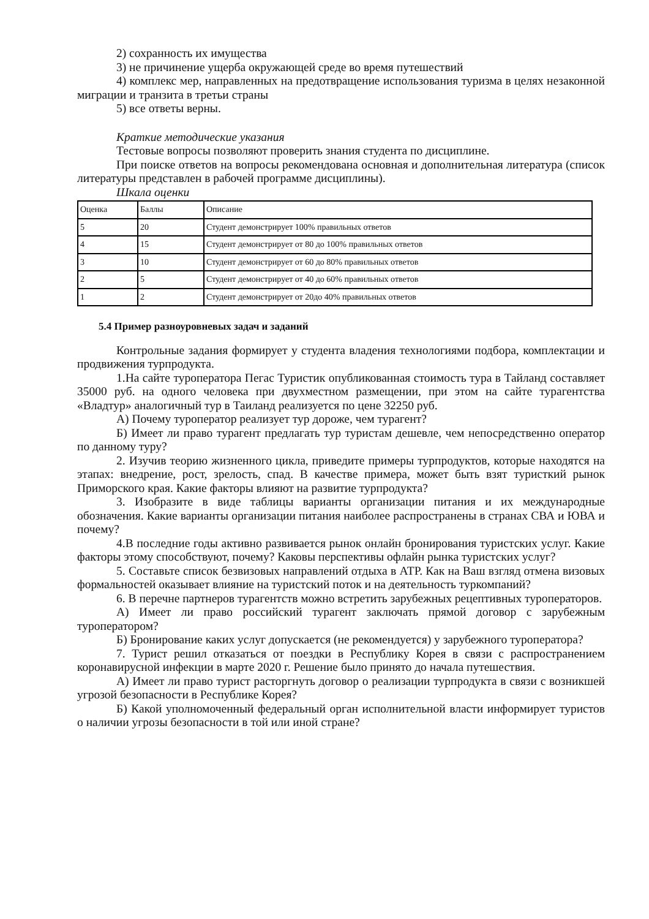2) сохранность их имущества
3) не причинение ущерба окружающей среде во время путешествий
4) комплекс мер, направленных на предотвращение использования туризма в целях незаконной миграции и транзита в третьи страны
5) все ответы верны.
Краткие методические указания
Тестовые вопросы позволяют проверить знания студента по дисциплине.
При поиске ответов на вопросы рекомендована основная и дополнительная литература (список литературы представлен в рабочей программе дисциплины).
Шкала оценки
| Оценка | Баллы | Описание |
| 5 | 20 | Студент демонстрирует 100% правильных ответов |
| 4 | 15 | Студент демонстрирует от 80 до 100% правильных ответов |
| 3 | 10 | Студент демонстрирует от 60 до 80% правильных ответов |
| 2 | 5 | Студент демонстрирует от 40 до 60% правильных ответов |
| 1 | 2 | Студент демонстрирует от 20до 40% правильных ответов |
5.4 Пример разноуровневых задач и заданий
Контрольные задания формирует у студента владения технологиями подбора, комплектации и продвижения турпродукта.
1.На сайте туроператора Пегас Туристик опубликованная стоимость тура в Тайланд составляет 35000 руб. на одного человека при двухместном размещении, при этом на сайте турагентства «Владтур» аналогичный тур в Таиланд реализуется по цене 32250 руб.
А) Почему туроператор реализует тур дороже, чем турагент?
Б) Имеет ли право турагент предлагать тур туристам дешевле, чем непосредственно оператор по данному туру?
2. Изучив теорию жизненного цикла, приведите примеры турпродуктов, которые находятся на этапах: внедрение, рост, зрелость, спад. В качестве примера, может быть взят туристкий рынок Приморского края. Какие факторы влияют на развитие турпродукта?
3. Изобразите в виде таблицы варианты организации питания и их международные обозначения. Какие варианты организации питания наиболее распространены в странах СВА и ЮВА и почему?
4.В последние годы активно развивается рынок онлайн бронирования туристских услуг. Какие факторы этому способствуют, почему? Каковы перспективы офлайн рынка туристских услуг?
5. Составьте список безвизовых направлений отдыха в АТР. Как на Ваш взгляд отмена визовых формальностей оказывает влияние на туристский поток и на деятельность туркомпаний?
6. В перечне партнеров турагентств можно встретить зарубежных рецептивных туроператоров.
А) Имеет ли право российский турагент заключать прямой договор с зарубежным туроператором?
Б) Бронирование каких услуг допускается (не рекомендуется) у зарубежного туроператора?
7. Турист решил отказаться от поездки в Республику Корея в связи с распространением коронавирусной инфекции в марте 2020 г. Решение было принято до начала путешествия.
А) Имеет ли право турист расторгнуть договор о реализации турпродукта в связи с возникшей угрозой безопасности в Республике Корея?
Б) Какой уполномоченный федеральный орган исполнительной власти информирует туристов о наличии угрозы безопасности в той или иной стране?